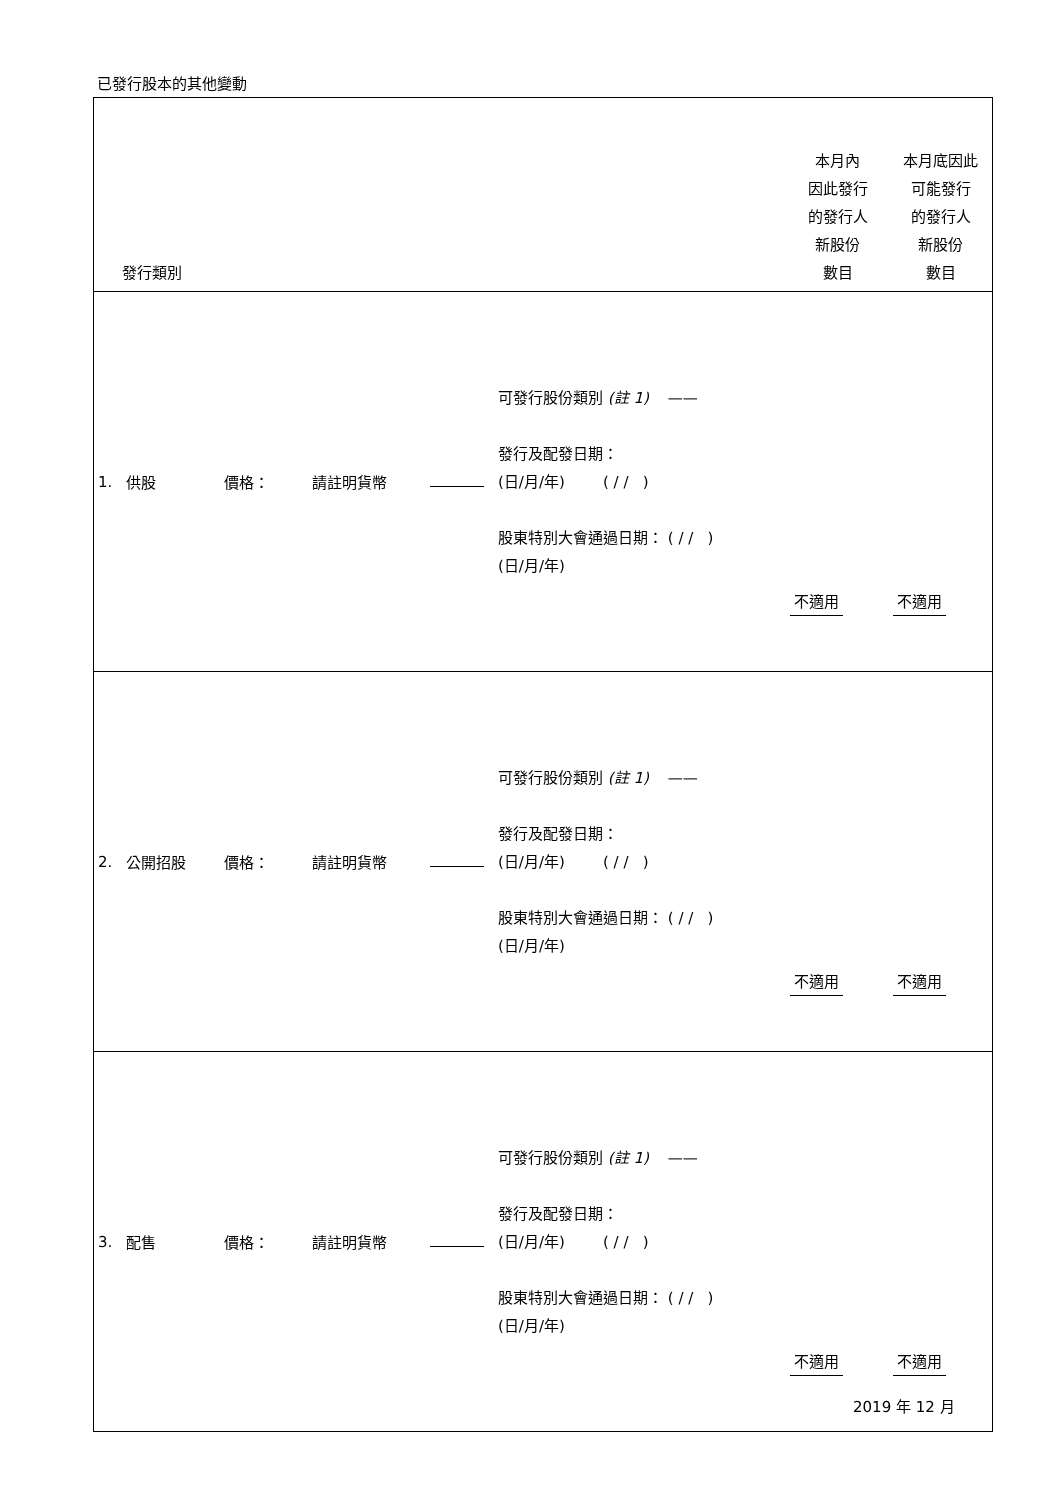已發行股本的其他變動
| 發行類別 | | | | | | 本月內 因此發行 的發行人 新股份 數目 | 本月底因此 可能發行 的發行人 新股份 數目 |
| 1. | 供股 | 價格： | 請註明貨幣 | | 可發行股份類別 (註 1) —— 發行及配發日期： (日/月/年) ( / / ) 股東特別大會通過日期： ( / / ) (日/月/年) | 不適用 | 不適用 |
| 2. | 公開招股 | 價格： | 請註明貨幣 | | 可發行股份類別 (註 1) —— 發行及配發日期： (日/月/年) ( / / ) 股東特別大會通過日期： ( / / ) (日/月/年) | 不適用 | 不適用 |
| 3. | 配售 | 價格： | 請註明貨幣 | | 可發行股份類別 (註 1) —— 發行及配發日期： (日/月/年) ( / / ) 股東特別大會通過日期： ( / / ) (日/月/年) | 不適用 | 不適用 |
2019 年 12 月